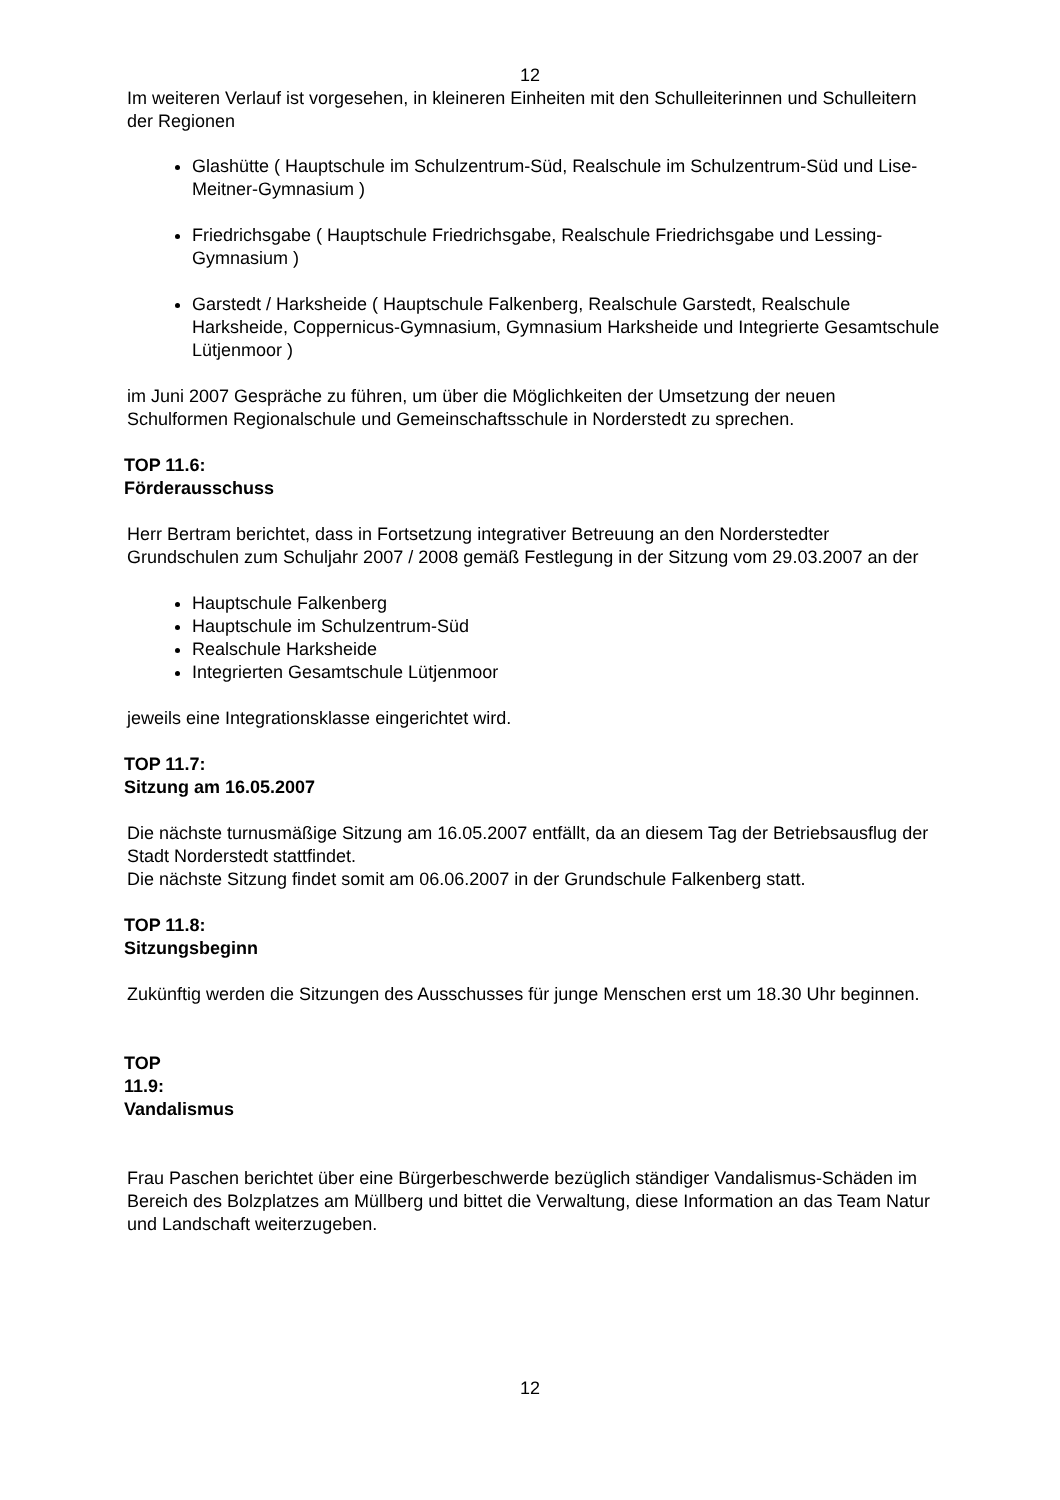12
Im weiteren Verlauf ist vorgesehen, in kleineren Einheiten mit den Schulleiterinnen und Schulleitern der Regionen
Glashütte ( Hauptschule im Schulzentrum-Süd, Realschule im Schulzentrum-Süd und Lise-Meitner-Gymnasium )
Friedrichsgabe ( Hauptschule Friedrichsgabe, Realschule Friedrichsgabe und Lessing-Gymnasium )
Garstedt / Harksheide ( Hauptschule Falkenberg, Realschule Garstedt, Realschule Harksheide, Coppernicus-Gymnasium, Gymnasium Harksheide und Integrierte Gesamtschule Lütjenmoor )
im Juni 2007 Gespräche zu führen, um über die Möglichkeiten der Umsetzung der neuen Schulformen Regionalschule und Gemeinschaftsschule in Norderstedt zu sprechen.
TOP 11.6:
Förderausschuss
Herr Bertram berichtet, dass in Fortsetzung integrativer Betreuung an den Norderstedter Grundschulen zum Schuljahr 2007 / 2008 gemäß Festlegung in der Sitzung vom 29.03.2007 an der
Hauptschule Falkenberg
Hauptschule im Schulzentrum-Süd
Realschule Harksheide
Integrierten Gesamtschule Lütjenmoor
jeweils eine Integrationsklasse eingerichtet wird.
TOP 11.7:
Sitzung am 16.05.2007
Die nächste turnusmäßige Sitzung am 16.05.2007 entfällt, da an diesem Tag der Betriebsausflug der Stadt Norderstedt stattfindet.
Die nächste Sitzung findet somit am 06.06.2007 in der Grundschule Falkenberg statt.
TOP 11.8:
Sitzungsbeginn
Zukünftig werden die Sitzungen des Ausschusses für junge Menschen erst um 18.30 Uhr beginnen.
TOP
11.9:
Vandalismus
Frau Paschen berichtet über eine Bürgerbeschwerde bezüglich ständiger Vandalismus-Schäden im Bereich des Bolzplatzes am Müllberg und bittet die Verwaltung, diese Information an das Team Natur und Landschaft weiterzugeben.
12